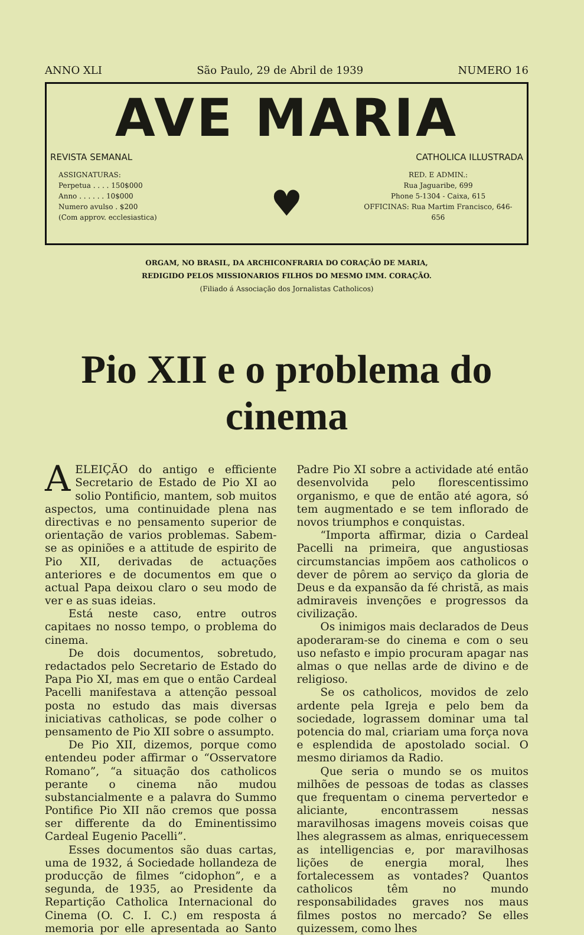ANNO XLI São Paulo, 29 de Abril de 1939 NUMERO 16
AVE MARIA
REVISTA SEMANAL CATHOLICA ILLUSTRADA
ASSIGNATURAS:
Perpetua . . . . 150$000
Anno . . . . . . 10$000
Numero avulso . $200
(Com approv. ecclesiastica)
♥
RED. E ADMIN.:
Rua Jaguaribe, 699
Phone 5-1304 - Caixa, 615
OFFICINAS: Rua Martim Francisco, 646-656
ORGAM, NO BRASIL, DA ARCHICONFRARIA DO CORAÇÃO DE MARIA,
REDIGIDO PELOS MISSIONARIOS FILHOS DO MESMO IMM. CORAÇÃO.
(Filiado á Associação dos Jornalistas Catholicos)
Pio XII e o problema do cinema
AELEIÇÃO do antigo e efficiente Secretario de Estado de Pio XI ao solio Pontificio, mantem, sob muitos aspectos, uma continuidade plena nas directivas e no pensamento superior de orientação de varios problemas. Sabem-se as opiniões e a attitude de espirito de Pio XII, derivadas de actuações anteriores e de documentos em que o actual Papa deixou claro o seu modo de ver e as suas ideias.
Está neste caso, entre outros capitaes no nosso tempo, o problema do cinema.
De dois documentos, sobretudo, redactados pelo Secretario de Estado do Papa Pio XI, mas em que o então Cardeal Pacelli manifestava a attenção pessoal posta no estudo das mais diversas iniciativas catholicas, se pode colher o pensamento de Pio XII sobre o assumpto.
De Pio XII, dizemos, porque como entendeu poder affirmar o “Osservatore Romano”, “a situação dos catholicos perante o cinema não mudou substancialmente e a palavra do Summo Pontifice Pio XII não cremos que possa ser differente da do Eminentissimo Cardeal Eugenio Pacelli”.
Esses documentos são duas cartas, uma de 1932, á Sociedade hollandeza de producção de filmes “cidophon”, e a segunda, de 1935, ao Presidente da Repartição Catholica Internacional do Cinema (O. C. I. C.) em resposta á memoria por elle apresentada ao Santo Padre Pio XI sobre a actividade até então desenvolvida pelo florescentissimo organismo, e que de então até agora, só tem augmentado e se tem inflorado de novos triumphos e conquistas.
“Importa affirmar, dizia o Cardeal Pacelli na primeira, que angustiosas circumstancias impõem aos catholicos o dever de pôrem ao serviço da gloria de Deus e da expansão da fé christã, as mais admiraveis invenções e progressos da civilização.
Os inimigos mais declarados de Deus apoderaram-se do cinema e com o seu uso nefasto e impio procuram apagar nas almas o que nellas arde de divino e de religioso.
Se os catholicos, movidos de zelo ardente pela Igreja e pelo bem da sociedade, lograssem dominar uma tal potencia do mal, criariam uma força nova e esplendida de apostolado social. O mesmo diriamos da Radio.
Que seria o mundo se os muitos milhões de pessoas de todas as classes que frequentam o cinema pervertedor e aliciante, encontrassem nessas maravilhosas imagens moveis coisas que lhes alegrassem as almas, enriquecessem as intelligencias e, por maravilhosas lições de energia moral, lhes fortalecessem as vontades? Quantos catholicos têm no mundo responsabilidades graves nos maus filmes postos no mercado? Se elles quizessem, como lhes